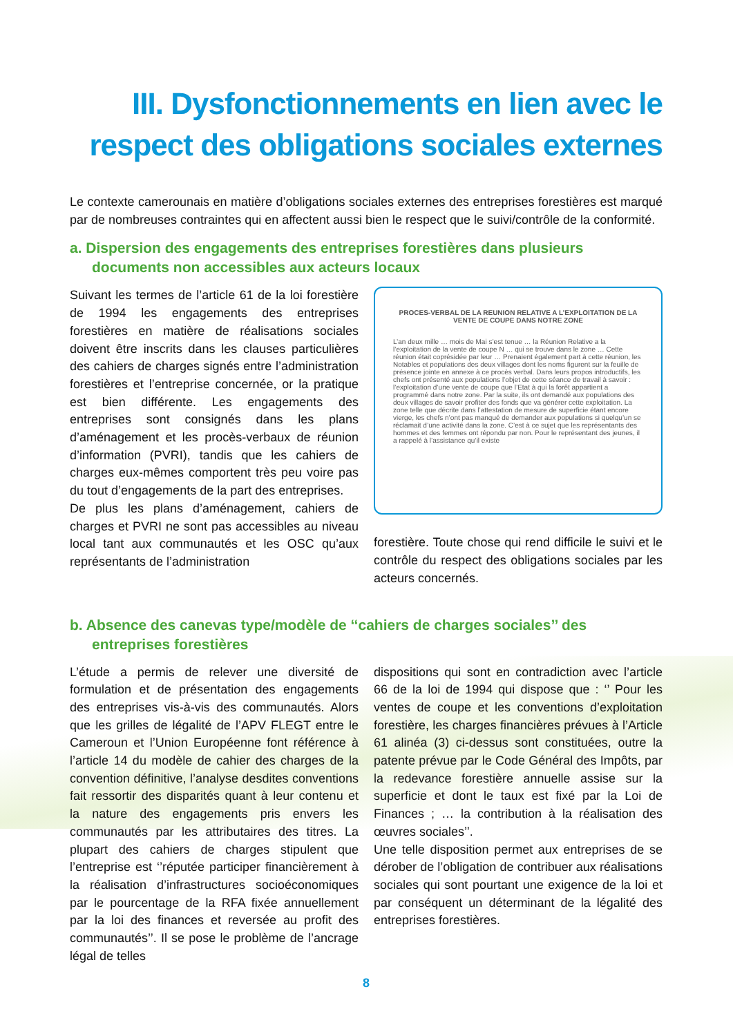III. Dysfonctionnements en lien avec le respect des obligations sociales externes
Le contexte camerounais en matière d’obligations sociales externes des entreprises forestières est marqué par de nombreuses contraintes qui en affectent aussi bien le respect que le suivi/contrôle de la conformité.
a. Dispersion des engagements des entreprises forestières dans plusieurs documents non accessibles aux acteurs locaux
Suivant les termes de l’article 61 de la loi forestière de 1994 les engagements des entreprises forestières en matière de réalisations sociales doivent être inscrits dans les clauses particulières des cahiers de charges signés entre l’administration forestières et l’entreprise concernée, or la pratique est bien différente. Les engagements des entreprises sont consignés dans les plans d’aménagement et les procès-verbaux de réunion d’information (PVRI), tandis que les cahiers de charges eux-mêmes comportent très peu voire pas du tout d’engagements de la part des entreprises.
De plus les plans d’aménagement, cahiers de charges et PVRI ne sont pas accessibles au niveau local tant aux communautés et les OSC qu’aux représentants de l’administration
PROCES-VERBAL DE LA REUNION RELATIVE A L’EXPLOITATION DE LA VENTE DE COUPE DANS NOTRE ZONE
L’an deux mille … mois de Mai s’est tenue … la Réunion Relative a la l’exploitation de la vente de coupe N … qui se trouve dans le zone … Cette réunion était coprésidée par leur … Prenaient également part à cette réunion, les Notables et populations des deux villages dont les noms figurent sur la feuille de présence jointe en annexe à ce procès verbal. Dans leurs propos introductifs, les chefs ont présenté aux populations l’objet de cette séance de travail à savoir : l’exploitation d’une vente de coupe que l’Etat à qui la forêt appartient a programmé dans notre zone. Par la suite, ils ont demandé aux populations des deux villages de savoir profiter des fonds que va générer cette exploitation. La zone telle que décrite dans l’attestation de mesure de superficie étant encore vierge, les chefs n’ont pas manqué de demander aux populations si quelqu’un se réclamait d’une activité dans la zone. C’est à ce sujet que les représentants des hommes et des femmes ont répondu par non. Pour le représentant des jeunes, il a rappelé à l’assistance qu’il existe
forestière. Toute chose qui rend difficile le suivi et le contrôle du respect des obligations sociales par les acteurs concernés.
b. Absence des canevas type/modèle de ‘‘cahiers de charges sociales’’ des entreprises forestières
L’étude a permis de relever une diversité de formulation et de présentation des engagements des entreprises vis-à-vis des communautés. Alors que les grilles de légalité de l’APV FLEGT entre le Cameroun et l’Union Européenne font référence à l’article 14 du modèle de cahier des charges de la convention définitive, l’analyse desdites conventions fait ressortir des disparités quant à leur contenu et la nature des engagements pris envers les communautés par les attributaires des titres. La plupart des cahiers de charges stipulent que l’entreprise est ‘’réputée participer financièrement à la réalisation d’infrastructures socioéconomiques par le pourcentage de la RFA fixée annuellement par la loi des finances et reversée au profit des communautés’’. Il se pose le problème de l’ancrage légal de telles
dispositions qui sont en contradiction avec l’article 66 de la loi de 1994 qui dispose que : ‘’ Pour les ventes de coupe et les conventions d’exploitation forestière, les charges financières prévues à l’Article 61 alinéa (3) ci-dessus sont constituées, outre la patente prévue par le Code Général des Impôts, par la redevance forestière annuelle assise sur la superficie et dont le taux est fixé par la Loi de Finances ; … la contribution à la réalisation des œuvres sociales’’.
Une telle disposition permet aux entreprises de se dérober de l’obligation de contribuer aux réalisations sociales qui sont pourtant une exigence de la loi et par conséquent un déterminant de la légalité des entreprises forestières.
8